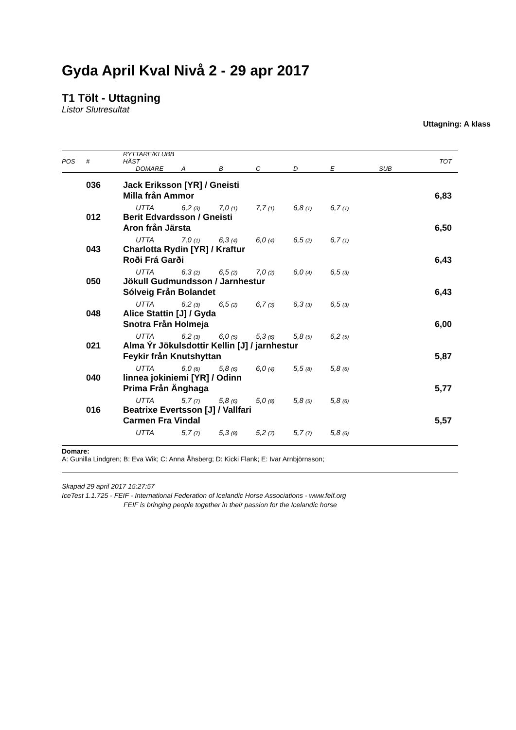Gyda April Kval Nivå 2 - 29 apr 2017
T1 Tölt - Uttagning
Listor Slutresultat
Uttagning: A klass
| POS | # | RYTTARE/KLUBB HÄST | | | | | | | TOT |
| --- | --- | --- | --- | --- | --- | --- | --- | --- | --- |
| | | | DOMARE | A | B | C | D | E | SUB |
| | 036 | Jack Eriksson [YR] / Gneisti | | | | | | | |
| | | Milla från Ammor | | | | | | | 6,83 |
| | | | UTTA | 6,2 (3) | 7,0 (1) | 7,7 (1) | 6,8 (1) | 6,7 (1) | |
| | 012 | Berit Edvardsson / Gneisti | | | | | | | |
| | | Aron från Järsta | | | | | | | 6,50 |
| | | | UTTA | 7,0 (1) | 6,3 (4) | 6,0 (4) | 6,5 (2) | 6,7 (1) | |
| | 043 | Charlotta Rydin [YR] / Kraftur | | | | | | | |
| | | Roði Frá Garði | | | | | | | 6,43 |
| | | | UTTA | 6,3 (2) | 6,5 (2) | 7,0 (2) | 6,0 (4) | 6,5 (3) | |
| | 050 | Jökull Gudmundsson / Jarnhestur | | | | | | | |
| | | Sólveig Från Bolandet | | | | | | | 6,43 |
| | | | UTTA | 6,2 (3) | 6,5 (2) | 6,7 (3) | 6,3 (3) | 6,5 (3) | |
| | 048 | Alice Stattin [J] / Gyda | | | | | | | |
| | | Snotra Från Holmeja | | | | | | | 6,00 |
| | | | UTTA | 6,2 (3) | 6,0 (5) | 5,3 (6) | 5,8 (5) | 6,2 (5) | |
| | 021 | Alma Ýr Jökulsdottir Kellin [J] / jarnhestur | | | | | | | |
| | | Feykir från Knutshyttan | | | | | | | 5,87 |
| | | | UTTA | 6,0 (6) | 5,8 (6) | 6,0 (4) | 5,5 (8) | 5,8 (6) | |
| | 040 | linnea jokiniemi [YR] / Odinn | | | | | | | |
| | | Prima Från Änghaga | | | | | | | 5,77 |
| | | | UTTA | 5,7 (7) | 5,8 (6) | 5,0 (8) | 5,8 (5) | 5,8 (6) | |
| | 016 | Beatrixe Evertsson [J] / Vallfari | | | | | | | |
| | | Carmen Fra Vindal | | | | | | | 5,57 |
| | | | UTTA | 5,7 (7) | 5,3 (8) | 5,2 (7) | 5,7 (7) | 5,8 (6) | |
Domare:
A: Gunilla Lindgren; B: Eva Wik; C: Anna Åhsberg; D: Kicki Flank; E: Ivar Arnbjörnsson;
Skapad 29 april 2017 15:27:57
IceTest 1.1.725 - FEIF - International Federation of Icelandic Horse Associations - www.feif.org
FEIF is bringing people together in their passion for the Icelandic horse